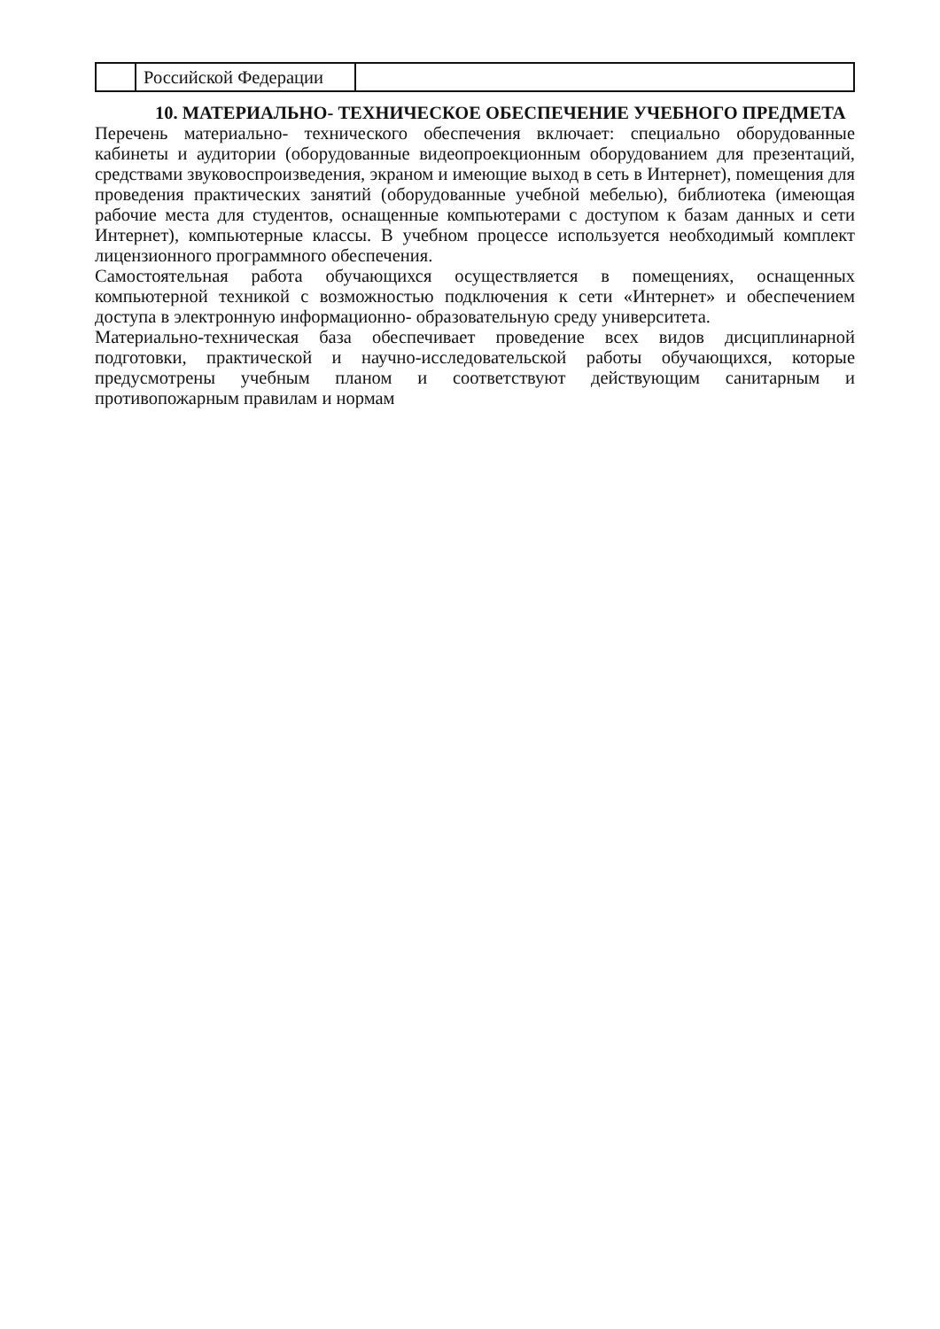| | Российской Федерации | |
10. МАТЕРИАЛЬНО- ТЕХНИЧЕСКОЕ ОБЕСПЕЧЕНИЕ УЧЕБНОГО ПРЕДМЕТА
Перечень материально- технического обеспечения включает: специально оборудованные кабинеты и аудитории (оборудованные видеопроекционным оборудованием для презентаций, средствами звуковоспроизведения, экраном и имеющие выход в сеть в Интернет), помещения для проведения практических занятий (оборудованные учебной мебелью), библиотека (имеющая рабочие места для студентов, оснащенные компьютерами с доступом к базам данных и сети Интернет), компьютерные классы. В учебном процессе используется необходимый комплект лицензионного программного обеспечения.
Самостоятельная работа обучающихся осуществляется в помещениях, оснащенных компьютерной техникой с возможностью подключения к сети «Интернет» и обеспечением доступа в электронную информационно- образовательную среду университета.
Материально-техническая база обеспечивает проведение всех видов дисциплинарной подготовки, практической и научно-исследовательской работы обучающихся, которые предусмотрены учебным планом и соответствуют действующим санитарным и противопожарным правилам и нормам